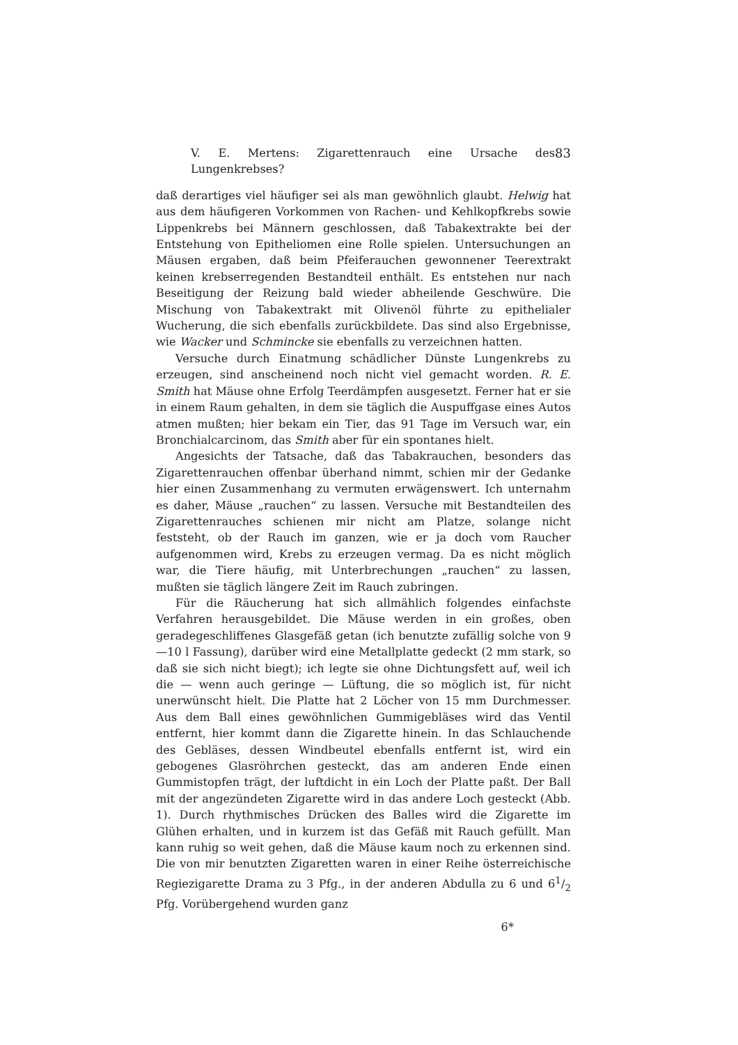V. E. Mertens: Zigarettenrauch eine Ursache des Lungenkrebses? 83
daß derartiges viel häufiger sei als man gewöhnlich glaubt. Helwig hat aus dem häufigeren Vorkommen von Rachen- und Kehlkopfkrebs sowie Lippenkrebs bei Männern geschlossen, daß Tabakextrakte bei der Entstehung von Epitheliomen eine Rolle spielen. Untersuchungen an Mäusen ergaben, daß beim Pfeiferauchen gewonnener Teerextrakt keinen krebserregenden Bestandteil enthält. Es entstehen nur nach Beseitigung der Reizung bald wieder abheilende Geschwüre. Die Mischung von Tabakextrakt mit Olivenöl führte zu epithelialer Wucherung, die sich ebenfalls zurückbildete. Das sind also Ergebnisse, wie Wacker und Schmincke sie ebenfalls zu verzeichnen hatten.
Versuche durch Einatmung schädlicher Dünste Lungenkrebs zu erzeugen, sind anscheinend noch nicht viel gemacht worden. R. E. Smith hat Mäuse ohne Erfolg Teerdämpfen ausgesetzt. Ferner hat er sie in einem Raum gehalten, in dem sie täglich die Auspuffgase eines Autos atmen mußten; hier bekam ein Tier, das 91 Tage im Versuch war, ein Bronchialcarcinom, das Smith aber für ein spontanes hielt.
Angesichts der Tatsache, daß das Tabakrauchen, besonders das Zigarettenrauchen offenbar überhand nimmt, schien mir der Gedanke hier einen Zusammenhang zu vermuten erwägenswert. Ich unternahm es daher, Mäuse „rauchen“ zu lassen. Versuche mit Bestandteilen des Zigarettenrauches schienen mir nicht am Platze, solange nicht feststeht, ob der Rauch im ganzen, wie er ja doch vom Raucher aufgenommen wird, Krebs zu erzeugen vermag. Da es nicht möglich war, die Tiere häufig, mit Unterbrechungen „rauchen“ zu lassen, mußten sie täglich längere Zeit im Rauch zubringen.
Für die Räucherung hat sich allmählich folgendes einfachste Verfahren herausgebildet. Die Mäuse werden in ein großes, oben geradegeschliffenes Glasgefäß getan (ich benutzte zufällig solche von 9—10 l Fassung), darüber wird eine Metallplatte gedeckt (2 mm stark, so daß sie sich nicht biegt); ich legte sie ohne Dichtungsfett auf, weil ich die — wenn auch geringe — Lüftung, die so möglich ist, für nicht unerwünscht hielt. Die Platte hat 2 Löcher von 15 mm Durchmesser. Aus dem Ball eines gewöhnlichen Gummigebläses wird das Ventil entfernt, hier kommt dann die Zigarette hinein. In das Schlauchende des Gebläses, dessen Windbeutel ebenfalls entfernt ist, wird ein gebogenes Glasröhrchen gesteckt, das am anderen Ende einen Gummistopfen trägt, der luftdicht in ein Loch der Platte paßt. Der Ball mit der angezündeten Zigarette wird in das andere Loch gesteckt (Abb. 1). Durch rhythmisches Drücken des Balles wird die Zigarette im Glühen erhalten, und in kurzem ist das Gefäß mit Rauch gefüllt. Man kann ruhig so weit gehen, daß die Mäuse kaum noch zu erkennen sind. Die von mir benutzten Zigaretten waren in einer Reihe österreichische Regiezigarette Drama zu 3 Pfg., in der anderen Abdulla zu 6 und 61/2 Pfg. Vorübergehend wurden ganz
6*